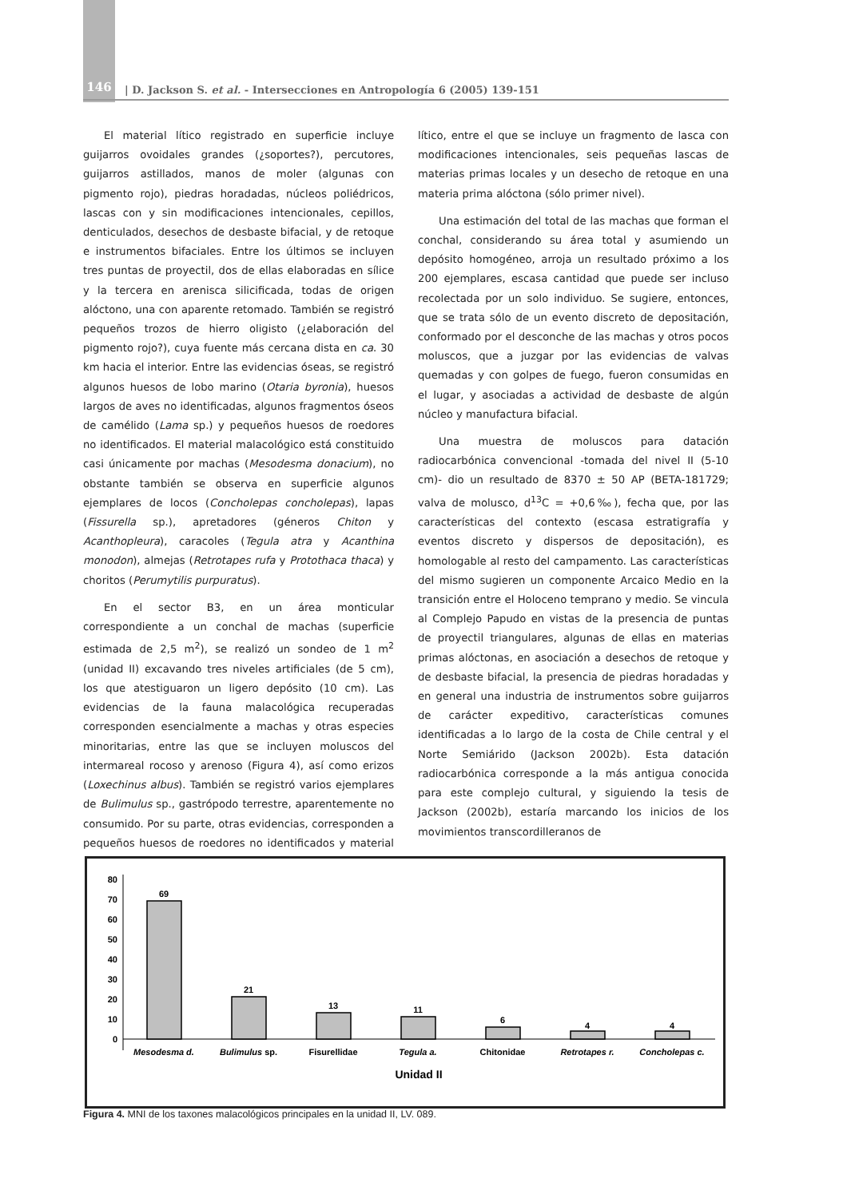146
| D. Jackson S. et al. - Intersecciones en Antropología 6 (2005) 139-151
El material lítico registrado en superficie incluye guijarros ovoidales grandes (¿soportes?), percutores, guijarros astillados, manos de moler (algunas con pigmento rojo), piedras horadadas, núcleos poliédricos, lascas con y sin modificaciones intencionales, cepillos, denticulados, desechos de desbaste bifacial, y de retoque e instrumentos bifaciales. Entre los últimos se incluyen tres puntas de proyectil, dos de ellas elaboradas en sílice y la tercera en arenisca silicificada, todas de origen alóctono, una con aparente retomado. También se registró pequeños trozos de hierro oligisto (¿elaboración del pigmento rojo?), cuya fuente más cercana dista en ca. 30 km hacia el interior. Entre las evidencias óseas, se registró algunos huesos de lobo marino (Otaria byronia), huesos largos de aves no identificadas, algunos fragmentos óseos de camélido (Lama sp.) y pequeños huesos de roedores no identificados. El material malacológico está constituido casi únicamente por machas (Mesodesma donacium), no obstante también se observa en superficie algunos ejemplares de locos (Concholepas concholepas), lapas (Fissurella sp.), apretadores (géneros Chiton y Acanthopleura), caracoles (Tegula atra y Acanthina monodon), almejas (Retrotapes rufa y Protothaca thaca) y choritos (Perumytilis purpuratus).
En el sector B3, en un área monticular correspondiente a un conchal de machas (superficie estimada de 2,5 m<sup>2</sup>), se realizó un sondeo de 1 m<sup>2</sup> (unidad II) excavando tres niveles artificiales (de 5 cm), los que atestiguaron un ligero depósito (10 cm). Las evidencias de la fauna malacológica recuperadas corresponden esencialmente a machas y otras especies minoritarias, entre las que se incluyen moluscos del intermareal rocoso y arenoso (Figura 4), así como erizos (Loxechinus albus). También se registró varios ejemplares de Bulimulus sp., gastrópodo terrestre, aparentemente no consumido. Por su parte, otras evidencias, corresponden a pequeños huesos de roedores no identificados y material lítico, entre el que se incluye un fragmento de lasca con modificaciones intencionales, seis pequeñas lascas de materias primas locales y un desecho de retoque en una materia prima alóctona (sólo primer nivel).
Una estimación del total de las machas que forman el conchal, considerando su área total y asumiendo un depósito homogéneo, arroja un resultado próximo a los 200 ejemplares, escasa cantidad que puede ser incluso recolectada por un solo individuo. Se sugiere, entonces, que se trata sólo de un evento discreto de depositación, conformado por el desconche de las machas y otros pocos moluscos, que a juzgar por las evidencias de valvas quemadas y con golpes de fuego, fueron consumidas en el lugar, y asociadas a actividad de desbaste de algún núcleo y manufactura bifacial.
Una muestra de moluscos para datación radiocarbónica convencional -tomada del nivel II (5-10 cm)- dio un resultado de 8370 ± 50 AP (BETA-181729; valva de molusco, d<sup>13</sup>C = +0,6‰), fecha que, por las características del contexto (escasa estratigrafía y eventos discreto y dispersos de depositación), es homologable al resto del campamento. Las características del mismo sugieren un componente Arcaico Medio en la transición entre el Holoceno temprano y medio. Se vincula al Complejo Papudo en vistas de la presencia de puntas de proyectil triangulares, algunas de ellas en materias primas alóctonas, en asociación a desechos de retoque y de desbaste bifacial, la presencia de piedras horadadas y en general una industria de instrumentos sobre guijarros de carácter expeditivo, características comunes identificadas a lo largo de la costa de Chile central y el Norte Semiárido (Jackson 2002b). Esta datación radiocarbónica corresponde a la más antigua conocida para este complejo cultural, y siguiendo la tesis de Jackson (2002b), estaría marcando los inicios de los movimientos transcordilleranos de
0
10
20
30
40
50
60
70
80
69
21
13
11
6
4
4
Mesodesma d.
Bulimulus sp.
Fisurellidae
Tegula a.
Chitonidae
Retrotapes r.
Concholepas c.
Unidad II
Figura 4. MNI de los taxones malacológicos principales en la unidad II, LV. 089.